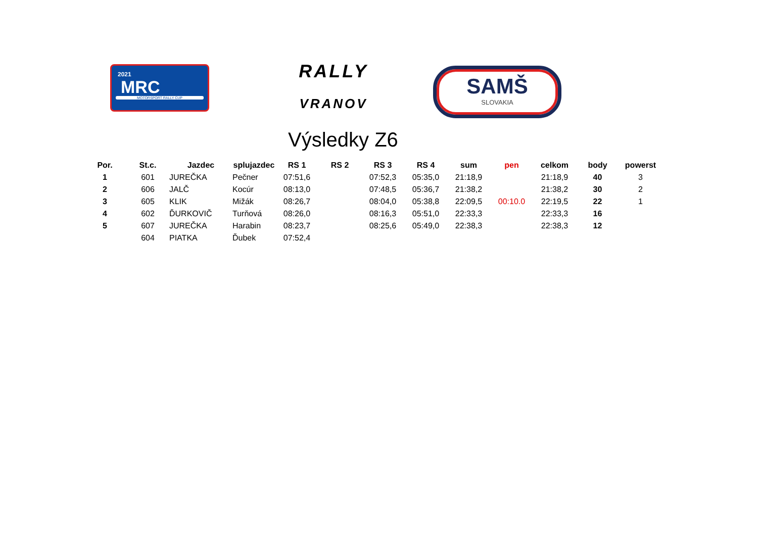2021
MRC
MOTORSPORT RALLY CUP
RALLY
VRANOV
SAMŠ
SLOVAKIA
Výsledky Z6
| Por. | St.c. | Jazdec | splujazdec | RS 1 | RS 2 | RS 3 | RS 4 | sum | pen | celkom | body | powerst |
| --- | --- | --- | --- | --- | --- | --- | --- | --- | --- | --- | --- | --- |
| 1 | 601 | JUREČKA | Pečner | 07:51,6 | | 07:52,3 | 05:35,0 | 21:18,9 | | 21:18,9 | 40 | 3 |
| 2 | 606 | JALČ | Kocúr | 08:13,0 | | 07:48,5 | 05:36,7 | 21:38,2 | | 21:38,2 | 30 | 2 |
| 3 | 605 | KLIK | Mižák | 08:26,7 | | 08:04,0 | 05:38,8 | 22:09,5 | 00:10.0 | 22:19,5 | 22 | 1 |
| 4 | 602 | ĎURKOVIČ | Turňová | 08:26,0 | | 08:16,3 | 05:51,0 | 22:33,3 | | 22:33,3 | 16 | |
| 5 | 607 | JUREČKA | Harabin | 08:23,7 | | 08:25,6 | 05:49,0 | 22:38,3 | | 22:38,3 | 12 | |
| | 604 | PIATKA | Ďubek | 07:52,4 | | | | | | | | |